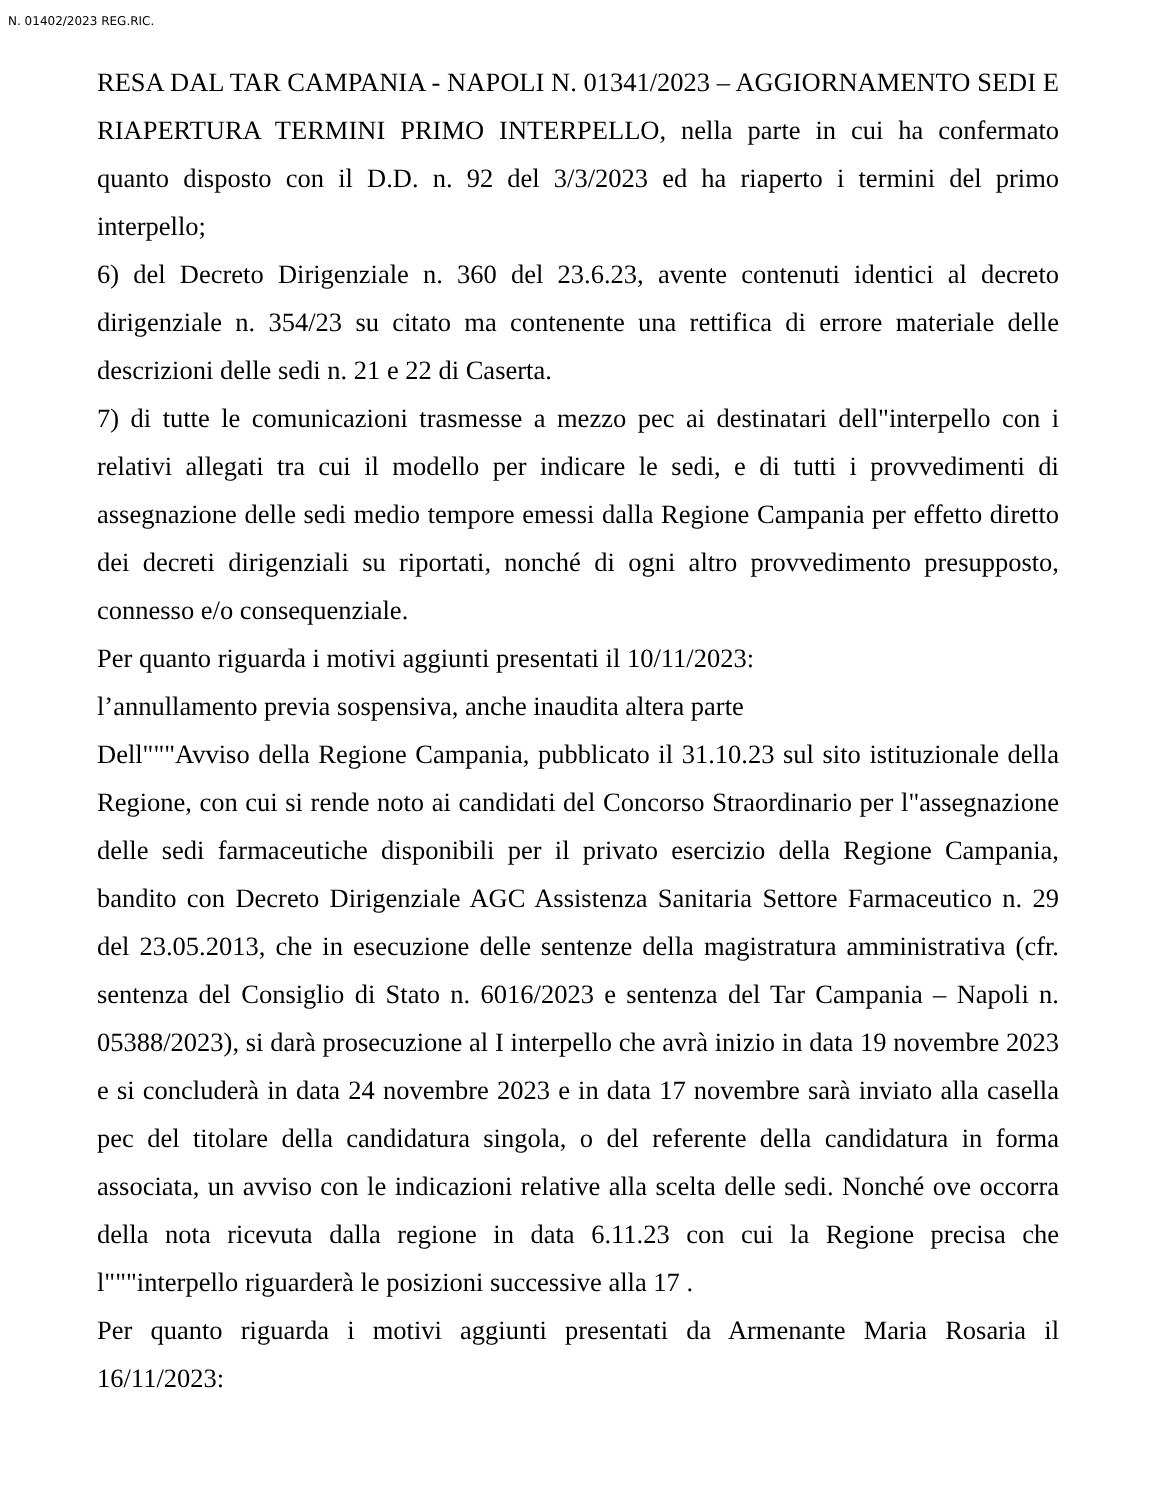N. 01402/2023 REG.RIC.
RESA DAL TAR CAMPANIA - NAPOLI N. 01341/2023 – AGGIORNAMENTO SEDI E RIAPERTURA TERMINI PRIMO INTERPELLO, nella parte in cui ha confermato quanto disposto con il D.D. n. 92 del 3/3/2023 ed ha riaperto i termini del primo interpello;
6) del Decreto Dirigenziale n. 360 del 23.6.23, avente contenuti identici al decreto dirigenziale n. 354/23 su citato ma contenente una rettifica di errore materiale delle descrizioni delle sedi n. 21 e 22 di Caserta.
7) di tutte le comunicazioni trasmesse a mezzo pec ai destinatari dell"interpello con i relativi allegati tra cui il modello per indicare le sedi, e di tutti i provvedimenti di assegnazione delle sedi medio tempore emessi dalla Regione Campania per effetto diretto dei decreti dirigenziali su riportati, nonché di ogni altro provvedimento presupposto, connesso e/o consequenziale.
Per quanto riguarda i motivi aggiunti presentati il 10/11/2023:
l’annullamento previa sospensiva, anche inaudita altera parte
Dell"""Avviso della Regione Campania, pubblicato il 31.10.23 sul sito istituzionale della Regione, con cui si rende noto ai candidati del Concorso Straordinario per l"assegnazione delle sedi farmaceutiche disponibili per il privato esercizio della Regione Campania, bandito con Decreto Dirigenziale AGC Assistenza Sanitaria Settore Farmaceutico n. 29 del 23.05.2013, che in esecuzione delle sentenze della magistratura amministrativa (cfr. sentenza del Consiglio di Stato n. 6016/2023 e sentenza del Tar Campania – Napoli n. 05388/2023), si darà prosecuzione al I interpello che avrà inizio in data 19 novembre 2023 e si concluderà in data 24 novembre 2023 e in data 17 novembre sarà inviato alla casella pec del titolare della candidatura singola, o del referente della candidatura in forma associata, un avviso con le indicazioni relative alla scelta delle sedi. Nonché ove occorra della nota ricevuta dalla regione in data 6.11.23 con cui la Regione precisa che l"""interpello riguarderà le posizioni successive alla 17 .
Per quanto riguarda i motivi aggiunti presentati da Armenante Maria Rosaria il 16/11/2023: